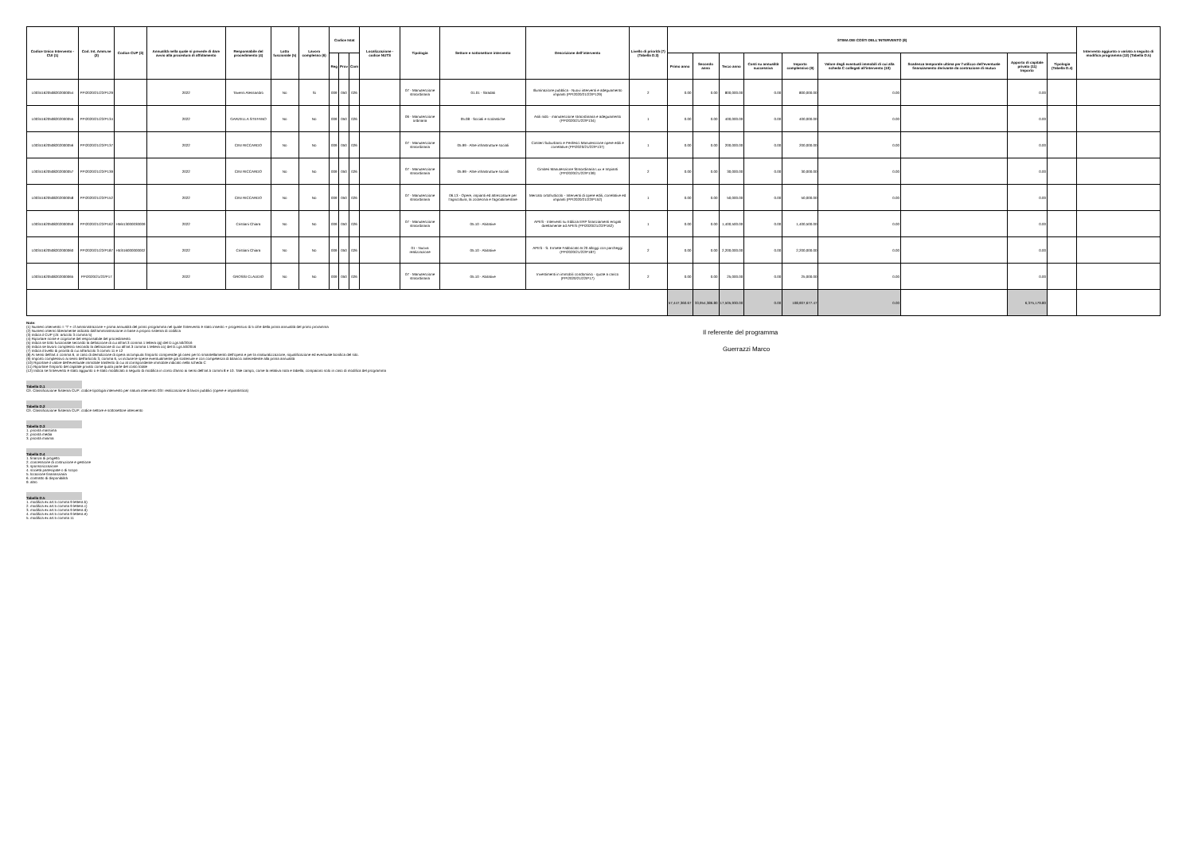| Codice Unico Intervento - CUI (1) | Cod. Int. Amm.ne (2) | Codice CUP (3) | Annualità nella quale si prevede di dare avvio alla procedura di affidamento | Responsabile del procedimento (4) | Lotto funzionale (5) | Lavoro complesso (6) | Codice Istat | | | Localizzazione - codice NUTS | Tipologia | Settore e sottosettore intervento | Descrizione dell'intervento | Livello di priorità (7) (Tabella D.3) | STIMA DEI COSTI DELL'INTERVENTO (8) | | | | | | | | | Intervento aggiunto o variato a seguito di modifica programma (12) (Tabella D.5) |
| --- | --- | --- | --- | --- | --- | --- | --- | --- | --- | --- | --- | --- | --- | --- | --- | --- | --- | --- | --- | --- | --- | --- | --- | --- |
| | | | | | | | Reg | Prov | Com | | | | | | Primo anno | Secondo anno | Terzo anno | Costi su annualità successiva | Importo complessivo (9) | Valore degli eventuali immobili di cui alla scheda C collegati all'intervento (10) | Scadenza temporale ultima per l'utilizzo dell'eventuale finanziamento derivante da contrazione di mutuo | Apporto di capitale privato (11) Importo | Tipologia (Tabella D.4) | |
| L00341620508202000054 | PPI2020/21/22/P129 | | 2022 | Taverni Alessandro | No | Si | 009 | 050 | 026 | | 07 - Manutenzione straordinaria | 01.01 - Stradali | Illuminazione pubblica - Nuovi interventi e adeguamento impianti (PPI2020/21/22/P129) | 2 | 0.00 | 0.00 | 800,000.00 | 0.00 | 800,000.00 | 0.00 | | 0.00 | | |
| L00341620508202000055 | PPI2020/21/22/P134 | | 2022 | GARZELLA STEFANO | No | No | 009 | 050 | 026 | | 06 - Manutenzione ordinaria | 05.08 - Sociali e scolastiche | Asili nido - manutenzione straordinaria e adeguamento (PPI2020/21/22/P134) | 1 | 0.00 | 0.00 | 400,000.00 | 0.00 | 400,000.00 | 0.00 | | 0.00 | | |
| L00341620508202000056 | PPI2020/21/22/P137 | | 2022 | CINI RICCARDO | No | No | 009 | 050 | 026 | | 07 - Manutenzione straordinaria | 05.99 - Altre infrastrutture sociali | Cimiteri Suburbano e Periferici Manutenzione opere edili e correlative (PPI2020/21/22/P137) | 1 | 0.00 | 0.00 | 200,000.00 | 0.00 | 200,000.00 | 0.00 | | 0.00 | | |
| L00341620508202000057 | PPI2020/21/22/P139 | | 2022 | CINI RICCARDO | No | No | 009 | 050 | 026 | | 07 - Manutenzione straordinaria | 05.99 - Altre infrastrutture sociali | Cimiteri Manutenzione Straordinaria Lux e Impianti (PPI2020/21/22/P139) | 2 | 0.00 | 0.00 | 30,000.00 | 0.00 | 30,000.00 | 0.00 | | 0.00 | | |
| L00341620508202000058 | PPI2020/21/22/P152 | | 2022 | CINI RICCARDO | No | No | 009 | 050 | 026 | | 07 - Manutenzione straordinaria | 06.13 - Opere, impianti ed attrezzature per l'agricoltura, la zootecnia e l'agroalimentare | Mercato ortofrutticolo - Interventi di opere edili, correlative ed impianti (PPI2020/21/22/P152) | 1 | 0.00 | 0.00 | 50,000.00 | 0.00 | 50,000.00 | 0.00 | | 0.00 | | |
| L00341620508202000059 | PPI2020/21/22/P162 | H56I13000030009 | 2022 | Cristiani Chiara | No | No | 009 | 050 | 026 | | 07 - Manutenzione straordinaria | 05.10 - Abitative | APES - Interventi su Edilizia ERP finanziamenti erogati direttamente ad APES (PPI2020/21/22/P162) | 1 | 0.00 | 0.00 | 1,400,500.00 | 0.00 | 1,400,500.00 | 0.00 | | 0.00 | | |
| L00341620508202000060 | PPI2020/21/22/P187 | H53I16000000002 | 2022 | Cristiani Chiara | No | No | 009 | 050 | 026 | | 01 - Nuova realizzazione | 05.10 - Abitative | APES - S. Ermete Fabbricato B 20 alloggi con parcheggi (PPI2020/21/22/P187) | 2 | 0.00 | 0.00 | 2,200,000.00 | 0.00 | 2,200,000.00 | 0.00 | | 0.00 | | |
| L00341620508202000065 | PPI2020/21/22/P17 | | 2022 | GROSSI CLAUDIO | No | No | 009 | 050 | 026 | | 07 - Manutenzione straordinaria | 05.10 - Abitative | Investimenti in immobili condominio - quote a carico (PPI2020/21/22/P17) | 2 | 0.00 | 0.00 | 25,000.00 | 0.00 | 25,000.00 | 0.00 | | 0.00 | | |
| | | | | | | | | | | | | | | | 57,447,360.67 | 33,954,386.80 | 17,505,930.00 | 0.00 | 108,907,677.47 | 0.00 | | 6,375,179.80 | | |
Note:
(1) Numero intervento = "I" + cf amministrazione + prima annualità del primo programma nel quale l'intervento è stato inserito + progressivo di 5 cifre della prima annualità del primo proramma
(2) Numero interno liberamente indicato dall'amministrazione in base a proprio sistema di codifica
(3) Indica il CUP (cfr. articolo 3 comma 5)
(4) Riportare nome e cognome del responsabile del procedimento
(5) Indica se lotto funzionale secondo la definizione di cui all'art.3 comma 1 lettera qq) del D.Lgs.50/2016
(6) Indica se lavoro complesso secondo la definizione di cui all'art.3 comma 1 lettera oo) del D.Lgs.50/2016
(7) Indica il livello di priorità di cui all'articolo 3 commi 11 e 12
(8) Ai sensi dell'art.4 comma 6, in caso di demolizione di opera incompiuta l'importo comprende gli oneri per lo smantellamento dell'opera e per la rinaturalizzazione, riqualificazione ed eventuale bonifica del sito.
(9) Importo complessivo ai sensi dell'articolo 3, comma 6, ivi incluse le spese eventualmente già sostenute e con competenza di bilancio antecedente alla prima annualità
(10) Riportare il valore dell'eventuale immobile trasferito di cui al corrispondente immobile indicato nella scheda C
(11) Riportare l'importo del capitale privato come quota parte del costo totale
(12) Indica se l'intervento è stato aggiunto o è stato modificato a seguito di modifica in corso d'anno ai sensi dell'art.5 commi 8 e 10. Tale campo, come la relativa nota e tabella, compaiono solo in caso di modifica del programma
Tabella D.1
Cfr. Classificazione Sistema CUP: codice tipologia intervento per natura intervento 03= realizzazione di lavori pubblici (opere e impiantistica)
Tabella D.2
Cfr. Classificazione Sistema CUP: codice settore e sottosettore intervento
Tabella D.3
1. priorità massima
2. priorità media
3. priorità minima
Tabella D.4
1. finanza di progetto
2. concessione di costruzione e gestione
3. sponsorizzazione
4. società partecipate o di scopo
5. locazione finananziaria
6. contratto di disponibilità
9. altro
Tabella D.5
1. modifica ex art.5 comma 9 lettera b)
2. modifica ex art.5 comma 9 lettera c)
3. modifica ex art.5 comma 9 lettera d)
4. modifica ex art.5 comma 9 lettera e)
5. modifica ex art.5 comma 11
Il referente del programma
Guerrazzi Marco